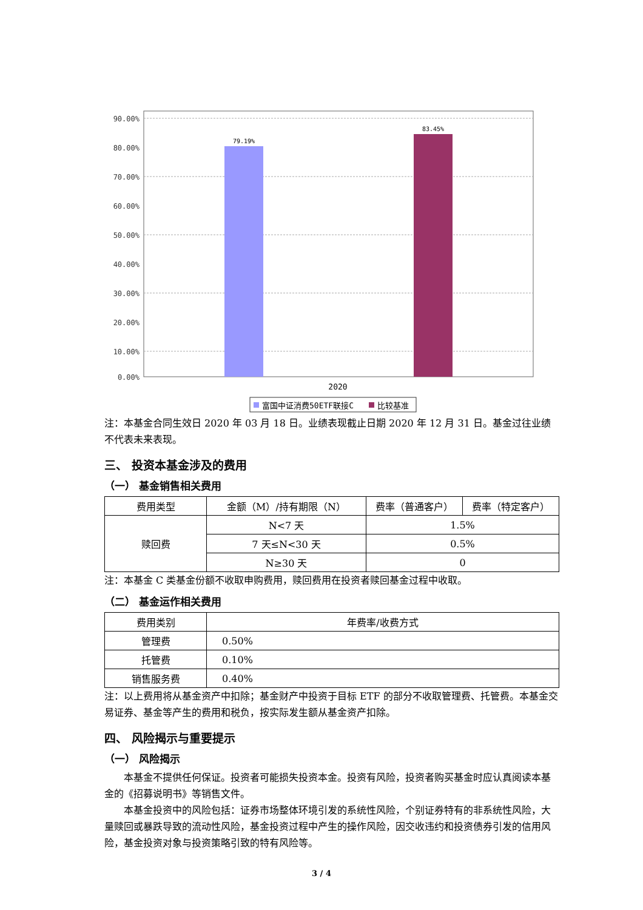90.00%
80.00%
70.00%
60.00%
50.00%
40.00%
30.00%
20.00%
10.00%
0.00%
79.19%
83.45%
2020
富国中证消费50ETF联接C
比较基准
注：本基金合同生效日 2020 年 03 月 18 日。业绩表现截止日期 2020 年 12 月 31 日。基金过往业绩不代表未来表现。
三、 投资本基金涉及的费用
（一） 基金销售相关费用
| 费用类型 | 金额（M）/持有期限（N） | 费率（普通客户） | 费率（特定客户） |
| --- | --- | --- | --- |
| 赎回费 | N<7 天 | 1.5% | |
| | 7 天≤N<30 天 | 0.5% | |
| | N≥30 天 | 0 | |
注：本基金 C 类基金份额不收取申购费用，赎回费用在投资者赎回基金过程中收取。
（二） 基金运作相关费用
| 费用类别 | 年费率/收费方式 |
| --- | --- |
| 管理费 | 0.50% |
| 托管费 | 0.10% |
| 销售服务费 | 0.40% |
注：以上费用将从基金资产中扣除；基金财产中投资于目标 ETF 的部分不收取管理费、托管费。本基金交易证券、基金等产生的费用和税负，按实际发生额从基金资产扣除。
四、 风险揭示与重要提示
（一） 风险揭示
本基金不提供任何保证。投资者可能损失投资本金。投资有风险，投资者购买基金时应认真阅读本基金的《招募说明书》等销售文件。
本基金投资中的风险包括：证券市场整体环境引发的系统性风险，个别证券特有的非系统性风险，大量赎回或暴跌导致的流动性风险，基金投资过程中产生的操作风险，因交收违约和投资债券引发的信用风险，基金投资对象与投资策略引致的特有风险等。
3 / 4